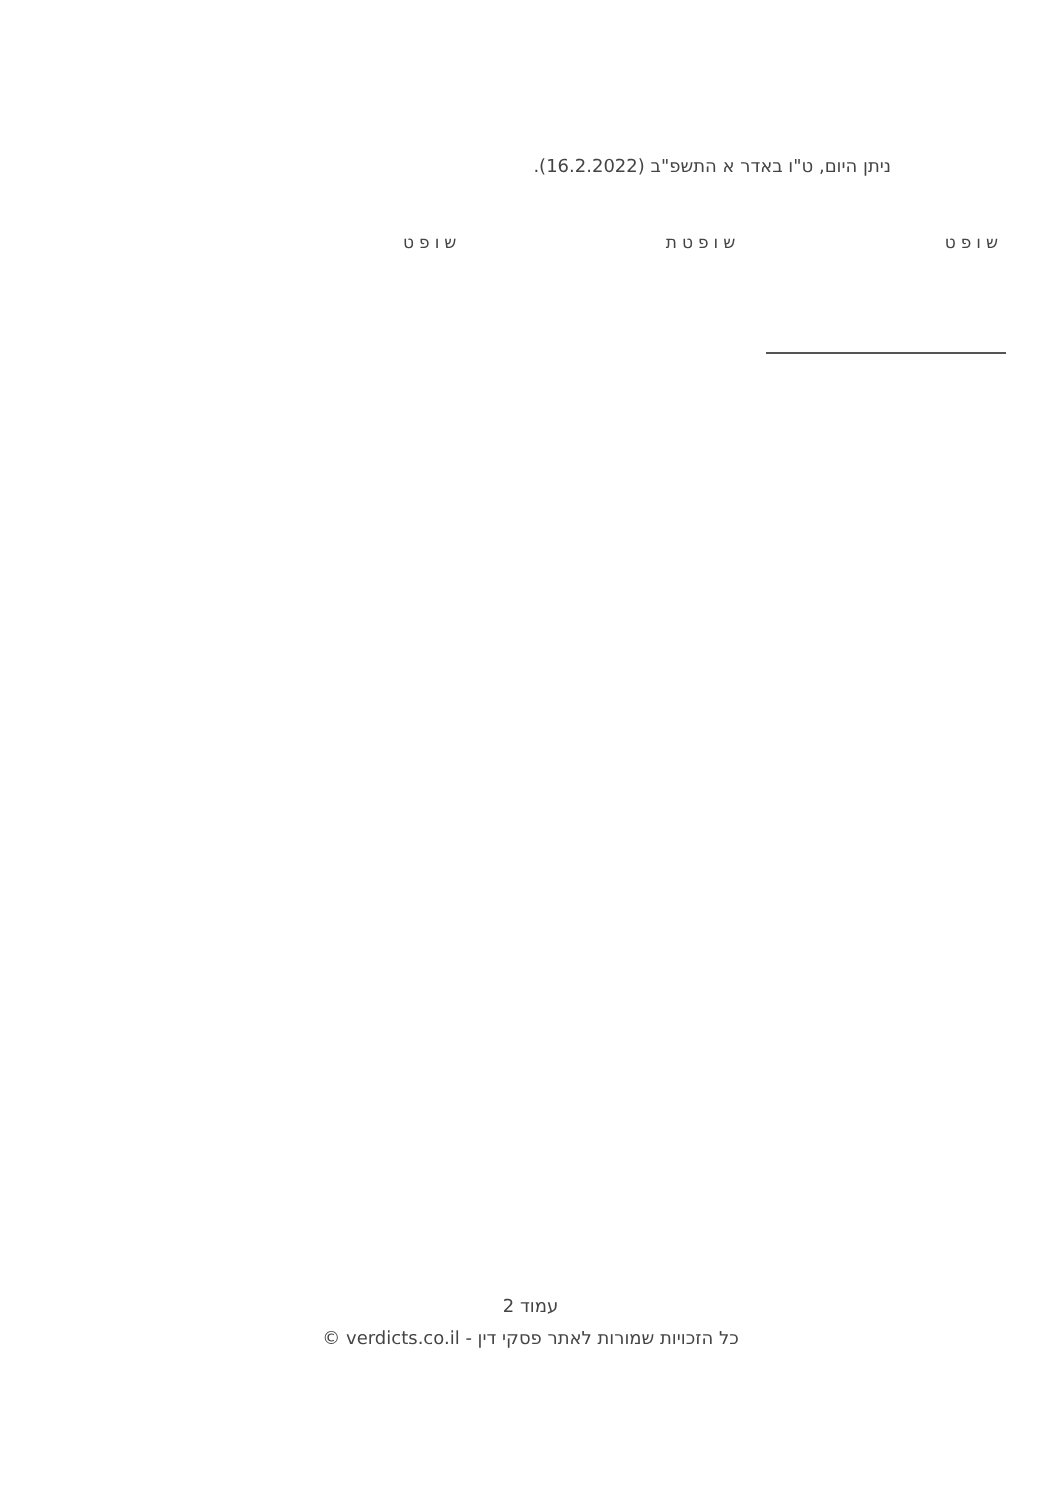ניתן היום, ט"ו באדר א התשפ"ב (16.2.2022).
שופט שופטת שופט
עמוד 2
כל הזכויות שמורות לאתר פסקי דין - verdicts.co.il ©